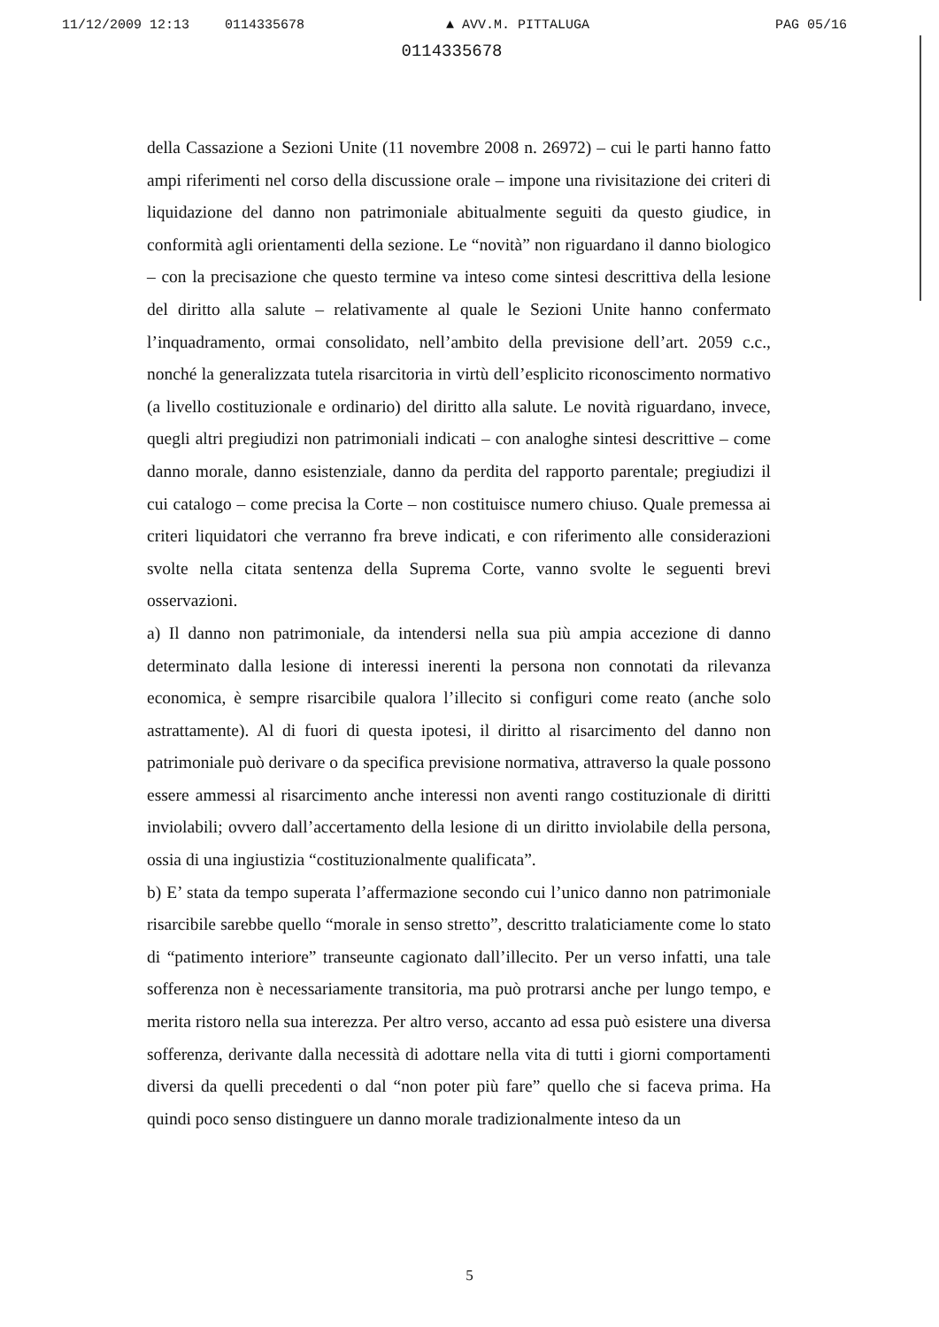11/12/2009 12:13 0114335678 ▲ AVV.M. PITTALUGA PAG 05/16
0114335678
della Cassazione a Sezioni Unite (11 novembre 2008 n. 26972) – cui le parti hanno fatto ampi riferimenti nel corso della discussione orale – impone una rivisitazione dei criteri di liquidazione del danno non patrimoniale abitualmente seguiti da questo giudice, in conformità agli orientamenti della sezione. Le “novità” non riguardano il danno biologico – con la precisazione che questo termine va inteso come sintesi descrittiva della lesione del diritto alla salute – relativamente al quale le Sezioni Unite hanno confermato l’inquadramento, ormai consolidato, nell’ambito della previsione dell’art. 2059 c.c., nonché la generalizzata tutela risarcitoria in virtù dell’esplicito riconoscimento normativo (a livello costituzionale e ordinario) del diritto alla salute. Le novità riguardano, invece, quegli altri pregiudizi non patrimoniali indicati – con analoghe sintesi descrittive – come danno morale, danno esistenziale, danno da perdita del rapporto parentale; pregiudizi il cui catalogo – come precisa la Corte – non costituisce numero chiuso. Quale premessa ai criteri liquidatori che verranno fra breve indicati, e con riferimento alle considerazioni svolte nella citata sentenza della Suprema Corte, vanno svolte le seguenti brevi osservazioni.
a) Il danno non patrimoniale, da intendersi nella sua più ampia accezione di danno determinato dalla lesione di interessi inerenti la persona non connotati da rilevanza economica, è sempre risarcibile qualora l’illecito si configuri come reato (anche solo astrattamente). Al di fuori di questa ipotesi, il diritto al risarcimento del danno non patrimoniale può derivare o da specifica previsione normativa, attraverso la quale possono essere ammessi al risarcimento anche interessi non aventi rango costituzionale di diritti inviolabili; ovvero dall’accertamento della lesione di un diritto inviolabile della persona, ossia di una ingiustizia “costituzionalmente qualificata”.
b) E’ stata da tempo superata l’affermazione secondo cui l’unico danno non patrimoniale risarcibile sarebbe quello “morale in senso stretto”, descritto tralaticiamente come lo stato di “patimento interiore” transeunte cagionato dall’illecito. Per un verso infatti, una tale sofferenza non è necessariamente transitoria, ma può protrarsi anche per lungo tempo, e merita ristoro nella sua interezza. Per altro verso, accanto ad essa può esistere una diversa sofferenza, derivante dalla necessità di adottare nella vita di tutti i giorni comportamenti diversi da quelli precedenti o dal “non poter più fare” quello che si faceva prima. Ha quindi poco senso distinguere un danno morale tradizionalmente inteso da un
5